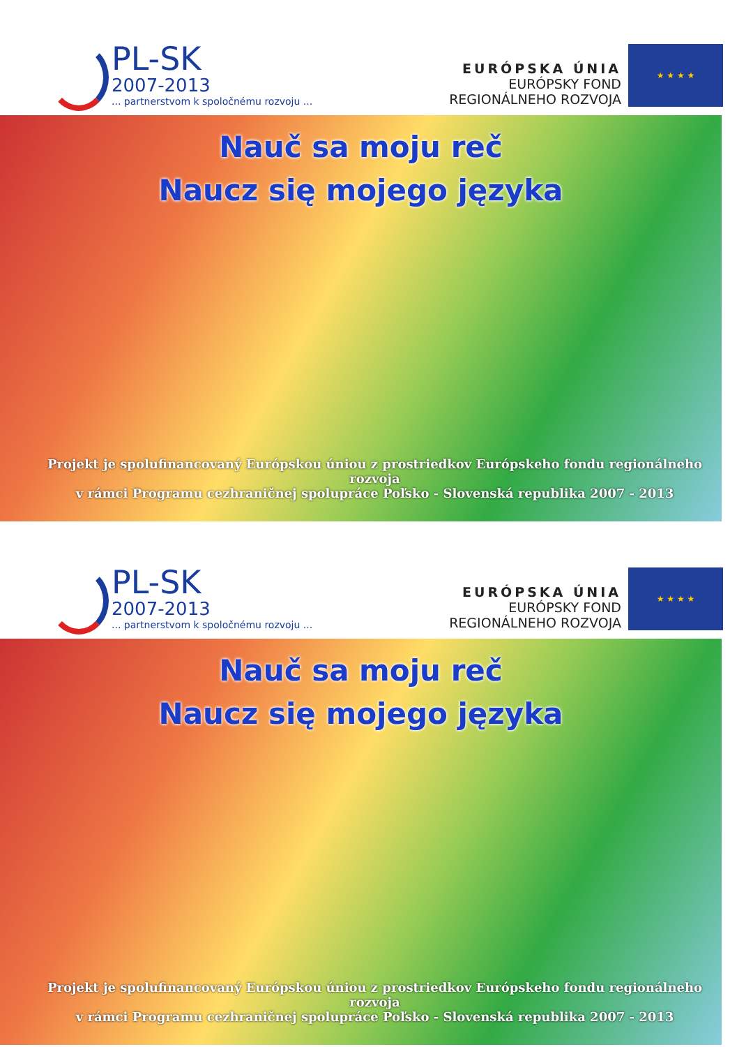PL-SK
2007-2013
... partnerstvom k spoločnému rozvoju ...
EURÓPSKA ÚNIA
EURÓPSKY FOND
REGIONÁLNEHO ROZVOJA
★ ★ ★ ★
Nauč sa moju reč
Naucz się mojego języka
Projekt je spolufinancovaný Európskou úniou z prostriedkov Európskeho fondu regionálneho rozvoja
v rámci Programu cezhraničnej spolupráce Poľsko - Slovenská republika 2007 - 2013
PL-SK
2007-2013
... partnerstvom k spoločnému rozvoju ...
EURÓPSKA ÚNIA
EURÓPSKY FOND
REGIONÁLNEHO ROZVOJA
★ ★ ★ ★
Nauč sa moju reč
Naucz się mojego języka
Projekt je spolufinancovaný Európskou úniou z prostriedkov Európskeho fondu regionálneho rozvoja
v rámci Programu cezhraničnej spolupráce Poľsko - Slovenská republika 2007 - 2013